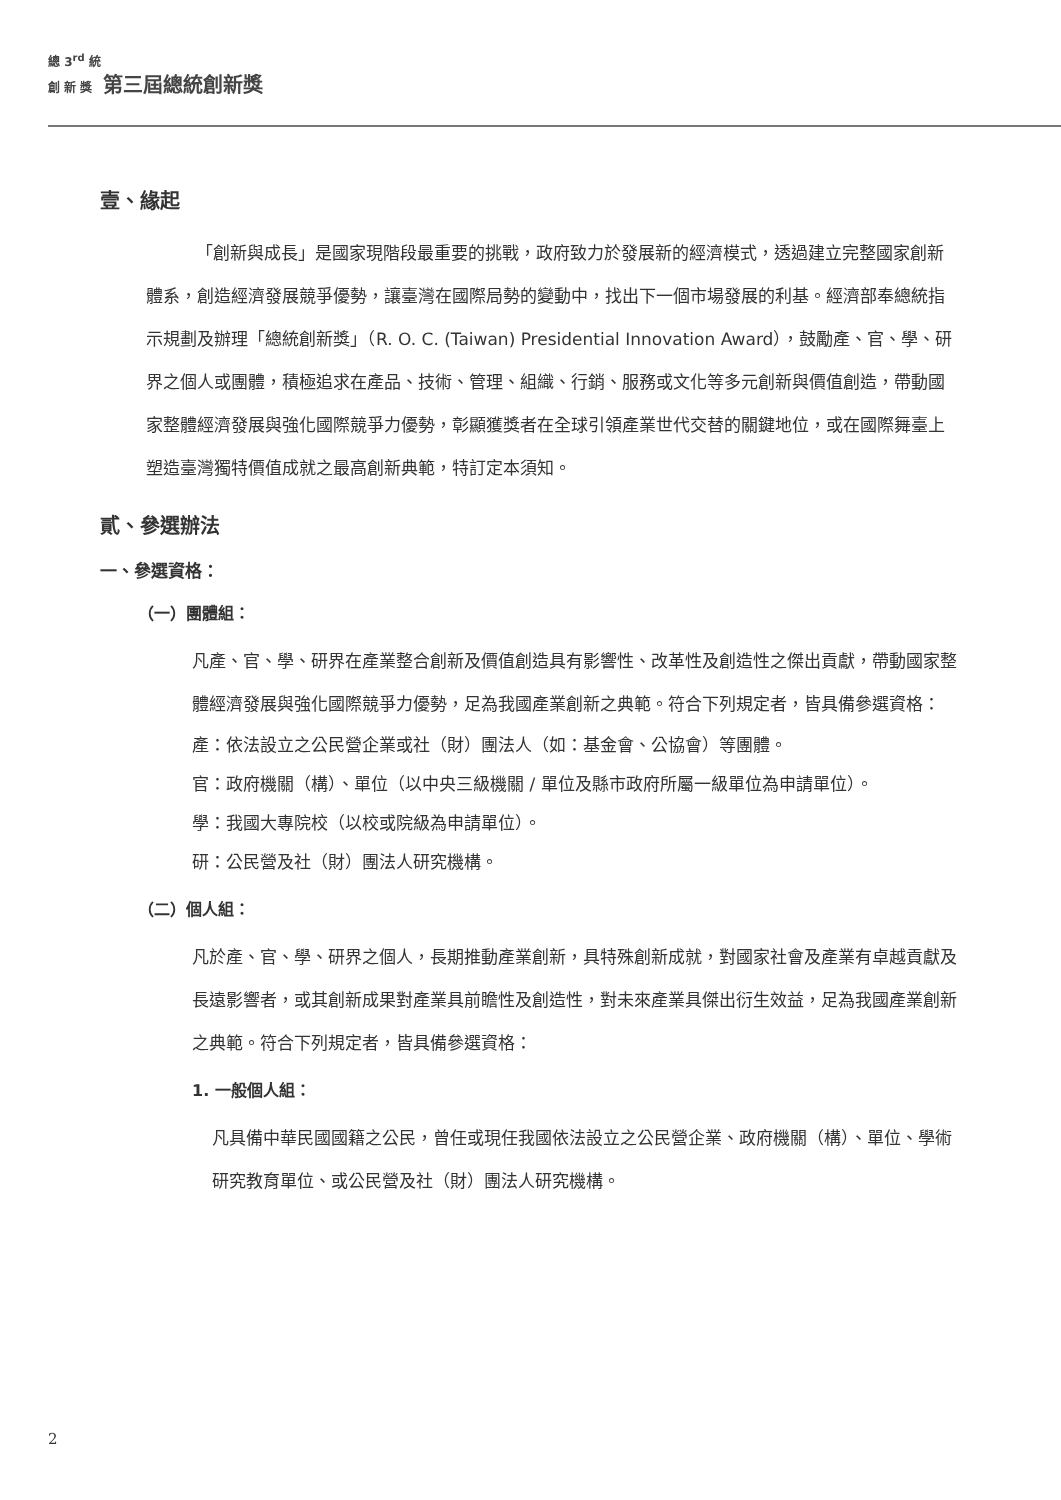總 3<sup>rd</sup> 統
創 新 獎 第三屆總統創新獎
壹、緣起
「創新與成長」是國家現階段最重要的挑戰，政府致力於發展新的經濟模式，透過建立完整國家創新體系，創造經濟發展競爭優勢，讓臺灣在國際局勢的變動中，找出下一個市場發展的利基。經濟部奉總統指示規劃及辦理「總統創新獎」（R. O. C. (Taiwan) Presidential Innovation Award），鼓勵產、官、學、研界之個人或團體，積極追求在產品、技術、管理、組織、行銷、服務或文化等多元創新與價值創造，帶動國家整體經濟發展與強化國際競爭力優勢，彰顯獲獎者在全球引領產業世代交替的關鍵地位，或在國際舞臺上塑造臺灣獨特價值成就之最高創新典範，特訂定本須知。
貳、參選辦法
一、參選資格：
（一）團體組：
凡產、官、學、研界在產業整合創新及價值創造具有影響性、改革性及創造性之傑出貢獻，帶動國家整體經濟發展與強化國際競爭力優勢，足為我國產業創新之典範。符合下列規定者，皆具備參選資格：
產：依法設立之公民營企業或社（財）團法人（如：基金會、公協會）等團體。
官：政府機關（構）、單位（以中央三級機關 / 單位及縣市政府所屬一級單位為申請單位）。
學：我國大專院校（以校或院級為申請單位）。
研：公民營及社（財）團法人研究機構。
（二）個人組：
凡於產、官、學、研界之個人，長期推動產業創新，具特殊創新成就，對國家社會及產業有卓越貢獻及長遠影響者，或其創新成果對產業具前瞻性及創造性，對未來產業具傑出衍生效益，足為我國產業創新之典範。符合下列規定者，皆具備參選資格：
1. 一般個人組：
凡具備中華民國國籍之公民，曾任或現任我國依法設立之公民營企業、政府機關（構）、單位、學術研究教育單位、或公民營及社（財）團法人研究機構。
2